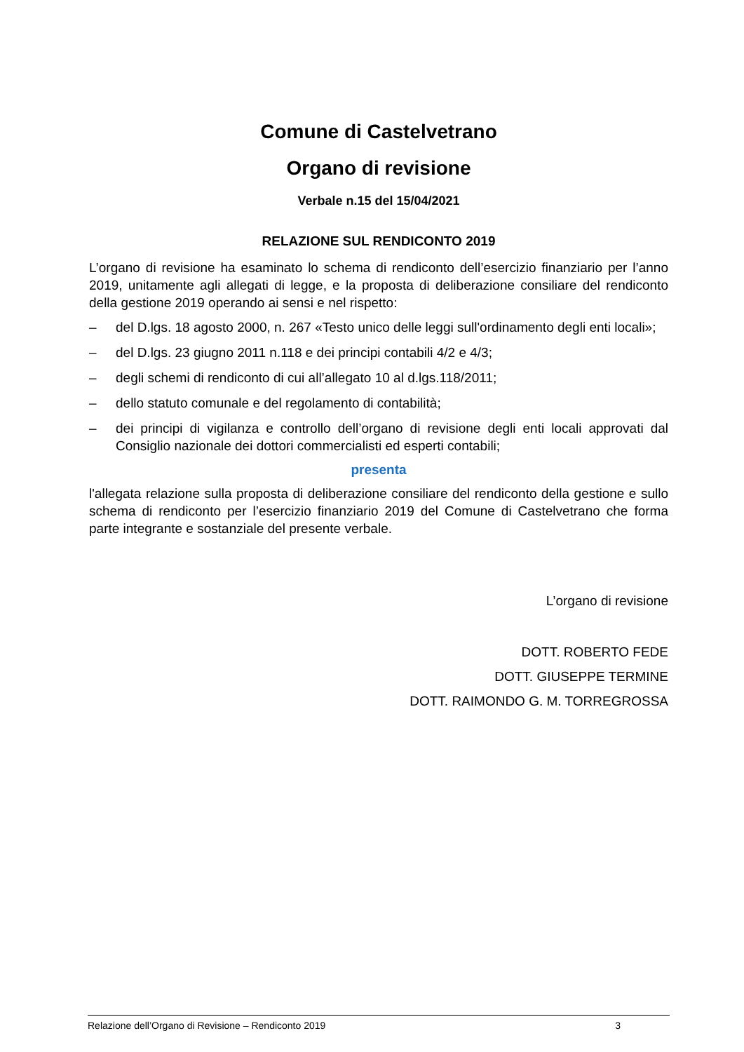Comune di Castelvetrano
Organo di revisione
Verbale n.15 del 15/04/2021
RELAZIONE SUL RENDICONTO 2019
L’organo di revisione ha esaminato lo schema di rendiconto dell’esercizio finanziario per l’anno 2019, unitamente agli allegati di legge, e la proposta di deliberazione consiliare del rendiconto della gestione 2019 operando ai sensi e nel rispetto:
– del D.lgs. 18 agosto 2000, n. 267 «Testo unico delle leggi sull'ordinamento degli enti locali»;
– del D.lgs. 23 giugno 2011 n.118 e dei principi contabili 4/2 e 4/3;
– degli schemi di rendiconto di cui all’allegato 10 al d.lgs.118/2011;
– dello statuto comunale e del regolamento di contabilità;
– dei principi di vigilanza e controllo dell’organo di revisione degli enti locali approvati dal Consiglio nazionale dei dottori commercialisti ed esperti contabili;
presenta
l'allegata relazione sulla proposta di deliberazione consiliare del rendiconto della gestione e sullo schema di rendiconto per l’esercizio finanziario 2019 del Comune di Castelvetrano che forma parte integrante e sostanziale del presente verbale.
L’organo di revisione
DOTT. ROBERTO FEDE
DOTT. GIUSEPPE TERMINE
DOTT. RAIMONDO G. M. TORREGROSSA
Relazione dell’Organo di Revisione – Rendiconto 2019 3